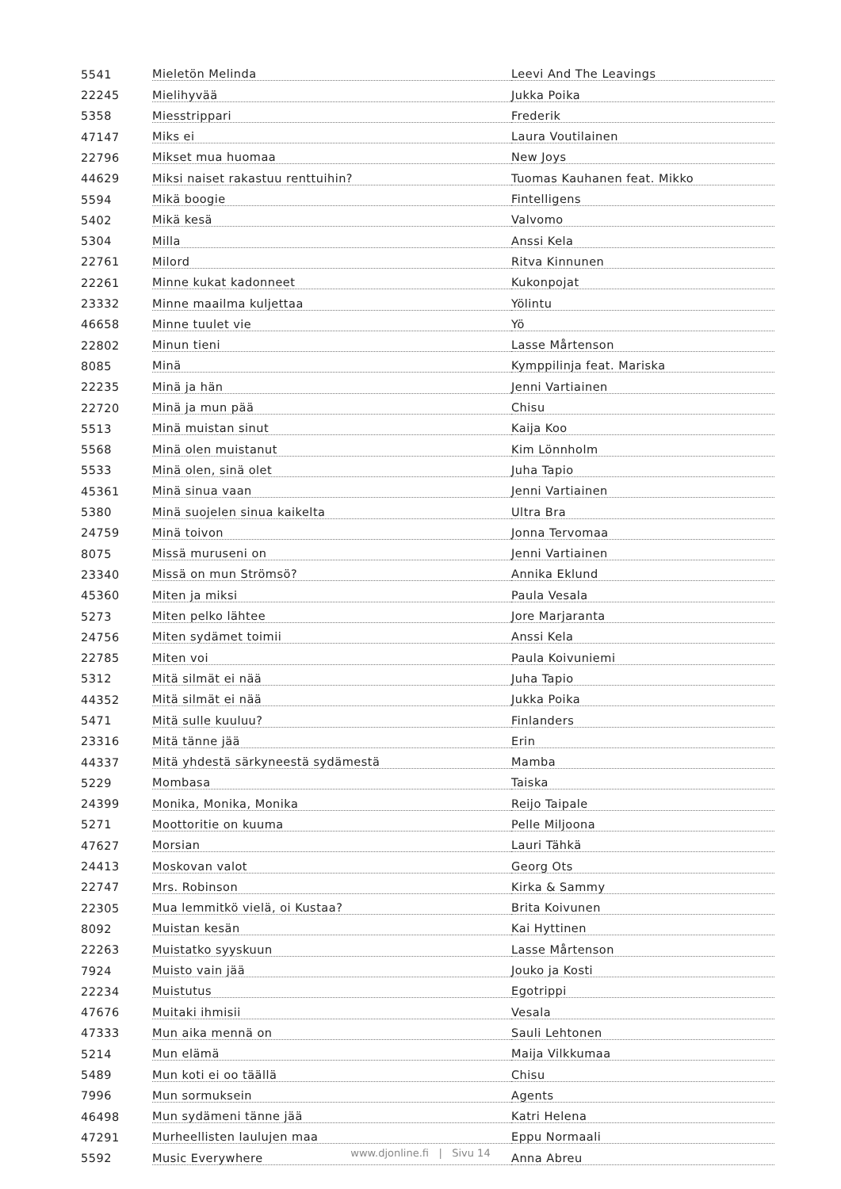| 5541 | Mieletön Melinda | Leevi And The Leavings |
| 22245 | Mielihyvää | Jukka Poika |
| 5358 | Miesstrippari | Frederik |
| 47147 | Miks ei | Laura Voutilainen |
| 22796 | Mikset mua huomaa | New Joys |
| 44629 | Miksi naiset rakastuu renttuihin? | Tuomas Kauhanen feat. Mikko |
| 5594 | Mikä boogie | Fintelligens |
| 5402 | Mikä kesä | Valvomo |
| 5304 | Milla | Anssi Kela |
| 22761 | Milord | Ritva Kinnunen |
| 22261 | Minne kukat kadonneet | Kukonpojat |
| 23332 | Minne maailma kuljettaa | Yölintu |
| 46658 | Minne tuulet vie | Yö |
| 22802 | Minun tieni | Lasse Mårtenson |
| 8085 | Minä | Kymppilinja feat. Mariska |
| 22235 | Minä ja hän | Jenni Vartiainen |
| 22720 | Minä ja mun pää | Chisu |
| 5513 | Minä muistan sinut | Kaija Koo |
| 5568 | Minä olen muistanut | Kim Lönnholm |
| 5533 | Minä olen, sinä olet | Juha Tapio |
| 45361 | Minä sinua vaan | Jenni Vartiainen |
| 5380 | Minä suojelen sinua kaikelta | Ultra Bra |
| 24759 | Minä toivon | Jonna Tervomaa |
| 8075 | Missä muruseni on | Jenni Vartiainen |
| 23340 | Missä on mun Strömsö? | Annika Eklund |
| 45360 | Miten ja miksi | Paula Vesala |
| 5273 | Miten pelko lähtee | Jore Marjaranta |
| 24756 | Miten sydämet toimii | Anssi Kela |
| 22785 | Miten voi | Paula Koivuniemi |
| 5312 | Mitä silmät ei nää | Juha Tapio |
| 44352 | Mitä silmät ei nää | Jukka Poika |
| 5471 | Mitä sulle kuuluu? | Finlanders |
| 23316 | Mitä tänne jää | Erin |
| 44337 | Mitä yhdestä särkyneestä sydämestä | Mamba |
| 5229 | Mombasa | Taiska |
| 24399 | Monika, Monika, Monika | Reijo Taipale |
| 5271 | Moottoritie on kuuma | Pelle Miljoona |
| 47627 | Morsian | Lauri Tähkä |
| 24413 | Moskovan valot | Georg Ots |
| 22747 | Mrs. Robinson | Kirka & Sammy |
| 22305 | Mua lemmitkö vielä, oi Kustaa? | Brita Koivunen |
| 8092 | Muistan kesän | Kai Hyttinen |
| 22263 | Muistatko syyskuun | Lasse Mårtenson |
| 7924 | Muisto vain jää | Jouko ja Kosti |
| 22234 | Muistutus | Egotrippi |
| 47676 | Muitaki ihmisii | Vesala |
| 47333 | Mun aika mennä on | Sauli Lehtonen |
| 5214 | Mun elämä | Maija Vilkkumaa |
| 5489 | Mun koti ei oo täällä | Chisu |
| 7996 | Mun sormuksein | Agents |
| 46498 | Mun sydämeni tänne jää | Katri Helena |
| 47291 | Murheellisten laulujen maa | Eppu Normaali |
| 5592 | Music Everywhere | Anna Abreu |
www.djonline.fi | Sivu 14